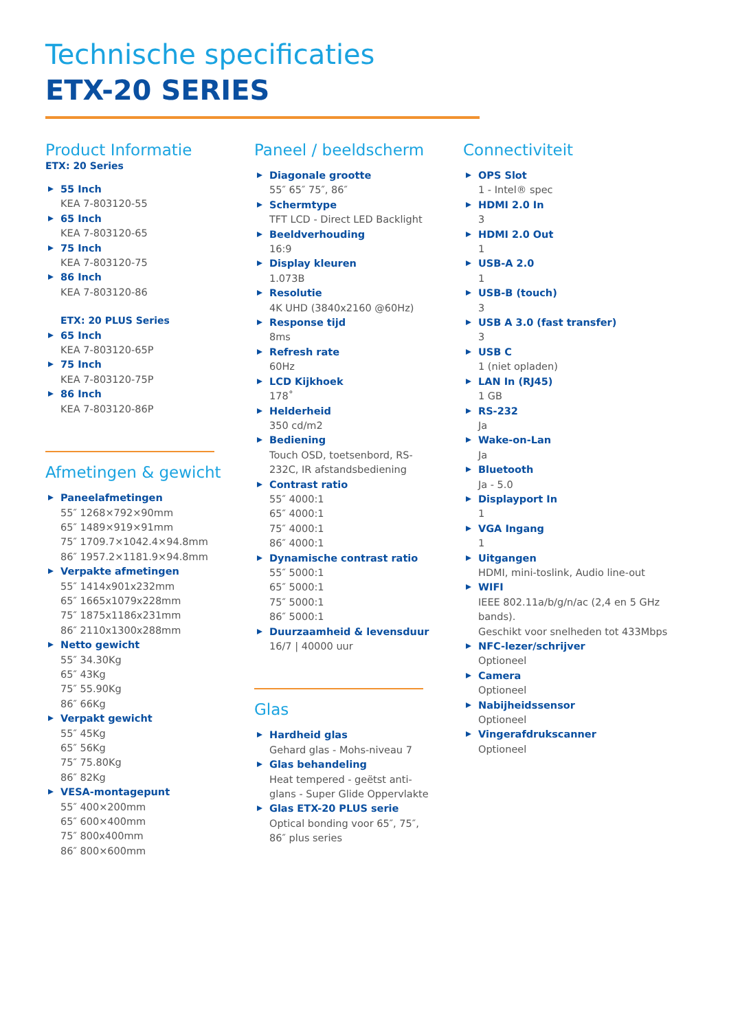Technische specificaties
ETX-20 SERIES
Product Informatie
ETX: 20 Series
55 Inch
KEA 7-803120-55
65 Inch
KEA 7-803120-65
75 Inch
KEA 7-803120-75
86 Inch
KEA 7-803120-86
ETX: 20 PLUS Series
65 Inch
KEA 7-803120-65P
75 Inch
KEA 7-803120-75P
86 Inch
KEA 7-803120-86P
Afmetingen & gewicht
Paneelafmetingen
55″ 1268×792×90mm
65″ 1489×919×91mm
75″ 1709.7×1042.4×94.8mm
86″ 1957.2×1181.9×94.8mm
Verpakte afmetingen
55″ 1414x901x232mm
65″ 1665x1079x228mm
75″ 1875x1186x231mm
86″ 2110x1300x288mm
Netto gewicht
55″ 34.30Kg
65″ 43Kg
75″ 55.90Kg
86″ 66Kg
Verpakt gewicht
55″ 45Kg
65″ 56Kg
75″ 75.80Kg
86″ 82Kg
VESA-montagepunt
55″ 400×200mm
65″ 600×400mm
75″ 800x400mm
86″ 800×600mm
Paneel / beeldscherm
Diagonale grootte
55″ 65″ 75″, 86″
Schermtype
TFT LCD - Direct LED Backlight
Beeldverhouding
16:9
Display kleuren
1.073B
Resolutie
4K UHD (3840x2160 @60Hz)
Response tijd
8ms
Refresh rate
60Hz
LCD Kijkhoek
178˚
Helderheid
350 cd/m2
Bediening
Touch OSD, toetsenbord, RS-
232C, IR afstandsbediening
Contrast ratio
55″ 4000:1
65″ 4000:1
75″ 4000:1
86″ 4000:1
Dynamische contrast ratio
55″ 5000:1
65″ 5000:1
75″ 5000:1
86″ 5000:1
Duurzaamheid & levensduur
16/7 | 40000 uur
Glas
Hardheid glas
Gehard glas - Mohs-niveau 7
Glas behandeling
Heat tempered - geëtst anti-
glans - Super Glide Oppervlakte
Glas ETX-20 PLUS serie
Optical bonding voor 65″, 75″,
86″ plus series
Connectiviteit
OPS Slot
1 - Intel® spec
HDMI 2.0 In
3
HDMI 2.0 Out
1
USB-A 2.0
1
USB-B (touch)
3
USB A 3.0 (fast transfer)
3
USB C
1 (niet opladen)
LAN In (RJ45)
1 GB
RS-232
Ja
Wake-on-Lan
Ja
Bluetooth
Ja - 5.0
Displayport In
1
VGA Ingang
1
Uitgangen
HDMI, mini-toslink, Audio line-out
WIFI
IEEE 802.11a/b/g/n/ac (2,4 en 5 GHz bands).
Geschikt voor snelheden tot 433Mbps
NFC-lezer/schrijver
Optioneel
Camera
Optioneel
Nabijheidssensor
Optioneel
Vingerafdrukscanner
Optioneel